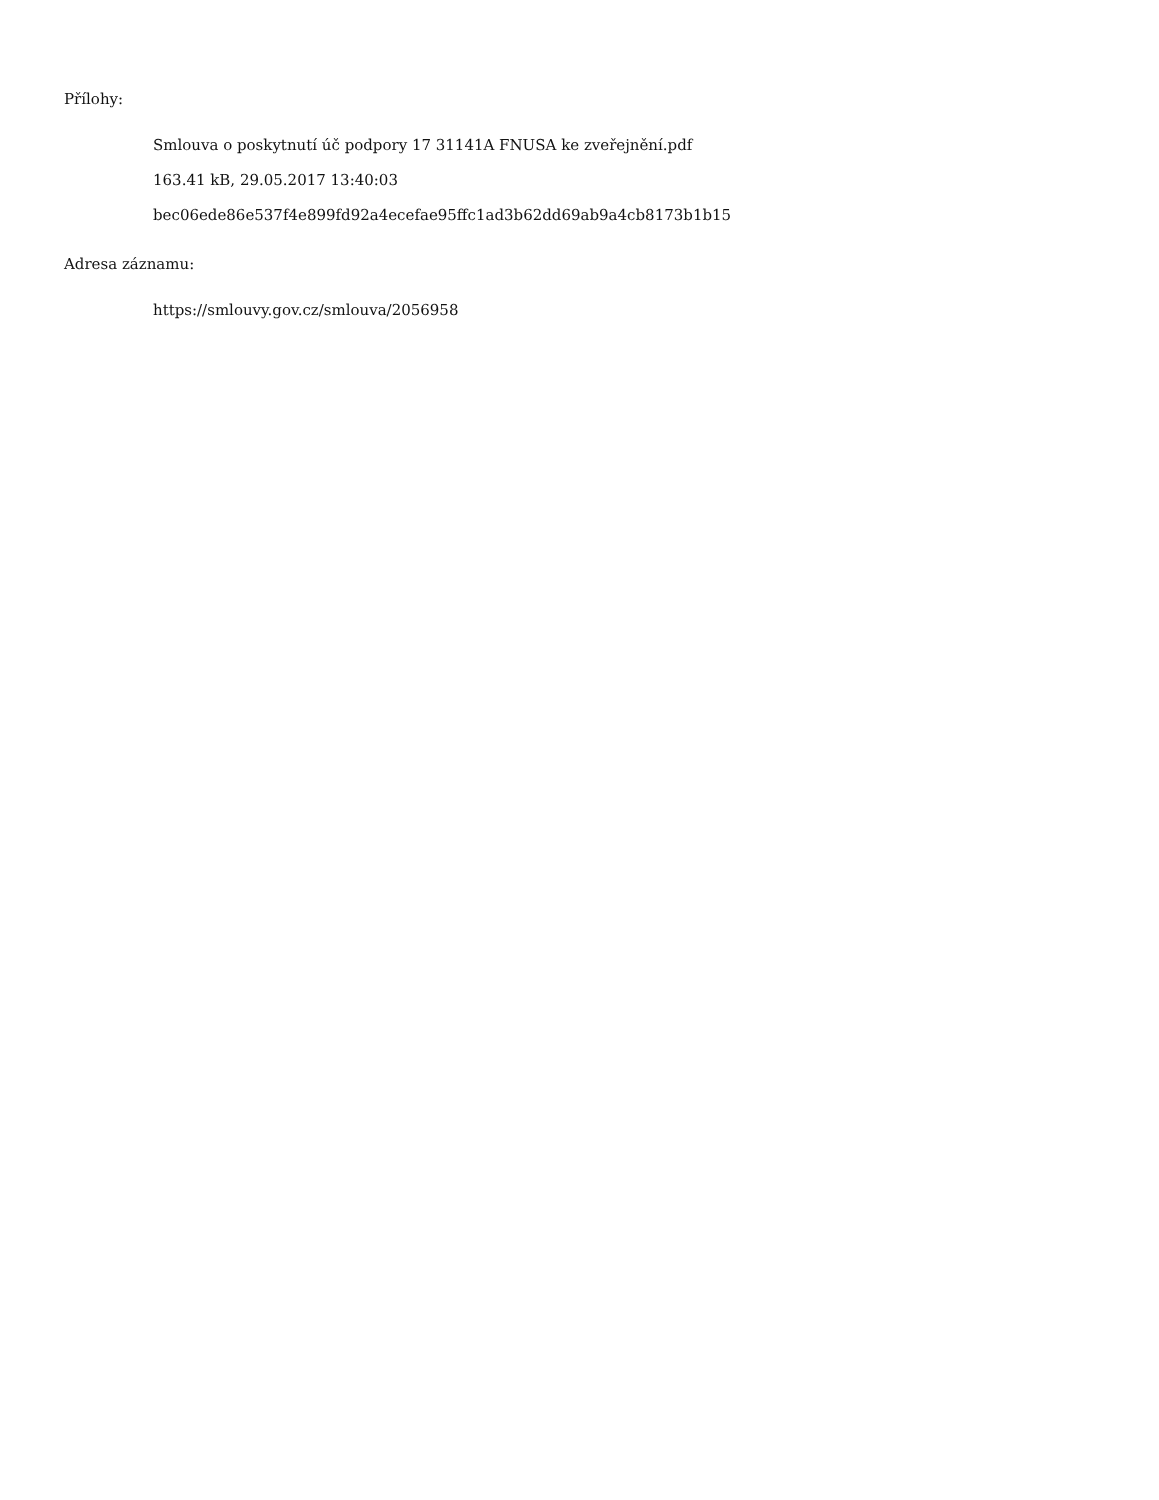Přílohy:
Smlouva o poskytnutí úč podpory 17 31141A FNUSA ke zveřejnění.pdf
163.41 kB, 29.05.2017 13:40:03
bec06ede86e537f4e899fd92a4ecefae95ffc1ad3b62dd69ab9a4cb8173b1b15
Adresa záznamu:
https://smlouvy.gov.cz/smlouva/2056958